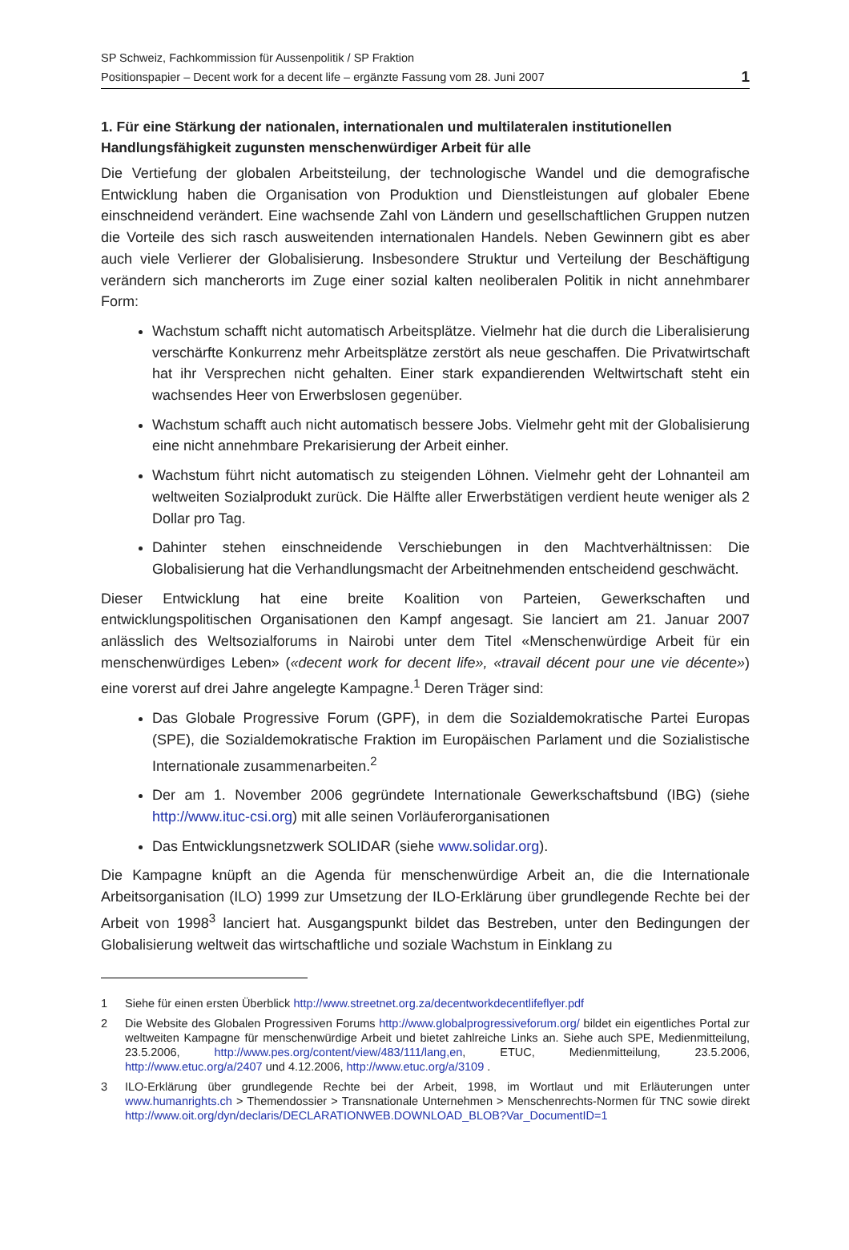SP Schweiz, Fachkommission für Aussenpolitik / SP Fraktion
Positionspapier – Decent work for a decent life – ergänzte Fassung vom 28. Juni 2007 1
1. Für eine Stärkung der nationalen, internationalen und multilateralen institutionellen Handlungsfähigkeit zugunsten menschenwürdiger Arbeit für alle
Die Vertiefung der globalen Arbeitsteilung, der technologische Wandel und die demografische Entwicklung haben die Organisation von Produktion und Dienstleistungen auf globaler Ebene einschneidend verändert. Eine wachsende Zahl von Ländern und gesellschaftlichen Gruppen nutzen die Vorteile des sich rasch ausweitenden internationalen Handels. Neben Gewinnern gibt es aber auch viele Verlierer der Globalisierung. Insbesondere Struktur und Verteilung der Beschäftigung verändern sich mancherorts im Zuge einer sozial kalten neoliberalen Politik in nicht annehmbarer Form:
Wachstum schafft nicht automatisch Arbeitsplätze. Vielmehr hat die durch die Liberalisierung verschärfte Konkurrenz mehr Arbeitsplätze zerstört als neue geschaffen. Die Privatwirtschaft hat ihr Versprechen nicht gehalten. Einer stark expandierenden Weltwirtschaft steht ein wachsendes Heer von Erwerbslosen gegenüber.
Wachstum schafft auch nicht automatisch bessere Jobs. Vielmehr geht mit der Globalisierung eine nicht annehmbare Prekarisierung der Arbeit einher.
Wachstum führt nicht automatisch zu steigenden Löhnen. Vielmehr geht der Lohnanteil am weltweiten Sozialprodukt zurück. Die Hälfte aller Erwerbstätigen verdient heute weniger als 2 Dollar pro Tag.
Dahinter stehen einschneidende Verschiebungen in den Machtverhältnissen: Die Globalisierung hat die Verhandlungsmacht der Arbeitnehmenden entscheidend geschwächt.
Dieser Entwicklung hat eine breite Koalition von Parteien, Gewerkschaften und entwicklungspolitischen Organisationen den Kampf angesagt. Sie lanciert am 21. Januar 2007 anlässlich des Weltsozialforums in Nairobi unter dem Titel «Menschenwürdige Arbeit für ein menschenwürdiges Leben» («decent work for decent life», «travail décent pour une vie décente») eine vorerst auf drei Jahre angelegte Kampagne.<sup>1</sup> Deren Träger sind:
Das Globale Progressive Forum (GPF), in dem die Sozialdemokratische Partei Europas (SPE), die Sozialdemokratische Fraktion im Europäischen Parlament und die Sozialistische Internationale zusammenarbeiten.<sup>2</sup>
Der am 1. November 2006 gegründete Internationale Gewerkschaftsbund (IBG) (siehe http://www.ituc-csi.org) mit alle seinen Vorläuferorganisationen
Das Entwicklungsnetzwerk SOLIDAR (siehe www.solidar.org).
Die Kampagne knüpft an die Agenda für menschenwürdige Arbeit an, die die Internationale Arbeitsorganisation (ILO) 1999 zur Umsetzung der ILO-Erklärung über grundlegende Rechte bei der Arbeit von 1998<sup>3</sup> lanciert hat. Ausgangspunkt bildet das Bestreben, unter den Bedingungen der Globalisierung weltweit das wirtschaftliche und soziale Wachstum in Einklang zu
1 Siehe für einen ersten Überblick http://www.streetnet.org.za/decentworkdecentlifeflyer.pdf
2 Die Website des Globalen Progressiven Forums http://www.globalprogressiveforum.org/ bildet ein eigentliches Portal zur weltweiten Kampagne für menschenwürdige Arbeit und bietet zahlreiche Links an. Siehe auch SPE, Medienmitteilung, 23.5.2006, http://www.pes.org/content/view/483/111/lang,en, ETUC, Medienmitteilung, 23.5.2006, http://www.etuc.org/a/2407 und 4.12.2006, http://www.etuc.org/a/3109 .
3 ILO-Erklärung über grundlegende Rechte bei der Arbeit, 1998, im Wortlaut und mit Erläuterungen unter www.humanrights.ch > Themendossier > Transnationale Unternehmen > Menschenrechts-Normen für TNC sowie direkt http://www.oit.org/dyn/declaris/DECLARATIONWEB.DOWNLOAD_BLOB?Var_DocumentID=1